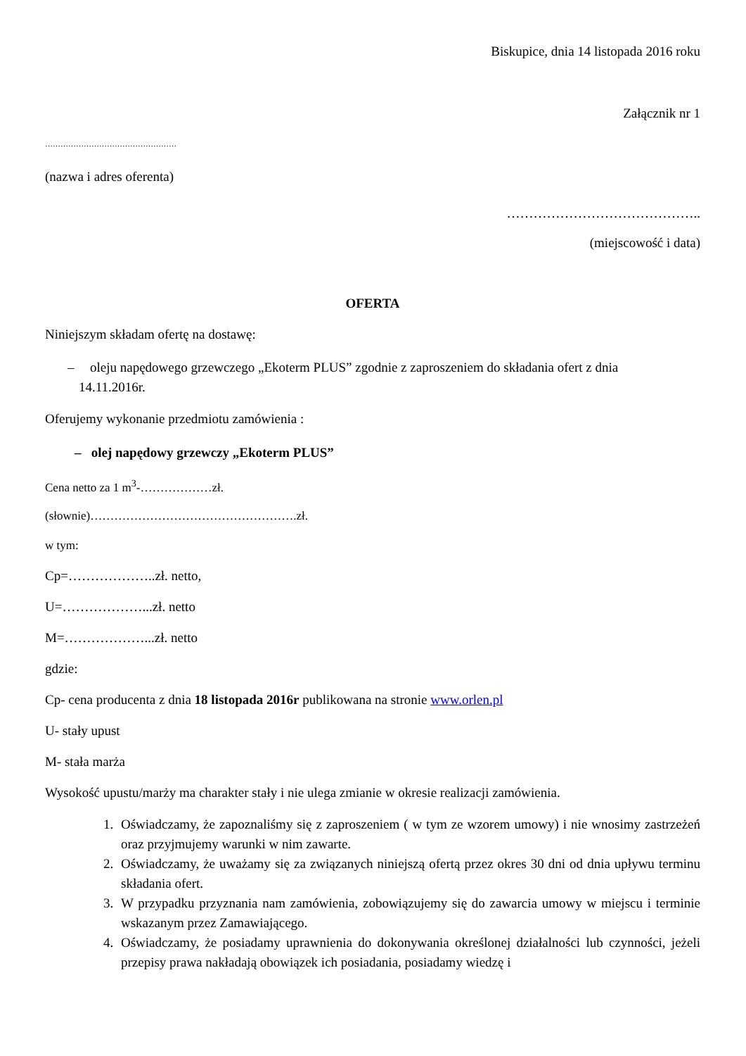Biskupice, dnia 14 listopada 2016 roku
Załącznik nr 1
……………………………………………
(nazwa i adres oferenta)
……………………………………..
(miejscowość i data)
OFERTA
Niniejszym składam ofertę na dostawę:
– oleju napędowego grzewczego „Ekoterm PLUS” zgodnie z zaproszeniem do składania ofert z dnia
14.11.2016r.
Oferujemy wykonanie przedmiotu zamówienia :
– olej napędowy grzewczy „Ekoterm PLUS”
Cena netto za 1 m<sup>3</sup>-………………zł.
(słownie)…………………………………………….zł.
w tym:
Cp=………………..zł. netto,
U=………………...zł. netto
M=………………...zł. netto
gdzie:
Cp- cena producenta z dnia 18 listopada 2016r publikowana na stronie www.orlen.pl
U- stały upust
M- stała marża
Wysokość upustu/marży ma charakter stały i nie ulega zmianie w okresie realizacji zamówienia.
1. Oświadczamy, że zapoznaliśmy się z zaproszeniem ( w tym ze wzorem umowy) i nie wnosimy zastrzeżeń oraz przyjmujemy warunki w nim zawarte.
2. Oświadczamy, że uważamy się za związanych niniejszą ofertą przez okres 30 dni od dnia upływu terminu składania ofert.
3. W przypadku przyznania nam zamówienia, zobowiązujemy się do zawarcia umowy w miejscu i terminie wskazanym przez Zamawiającego.
4. Oświadczamy, że posiadamy uprawnienia do dokonywania określonej działalności lub czynności, jeżeli przepisy prawa nakładają obowiązek ich posiadania, posiadamy wiedzę i